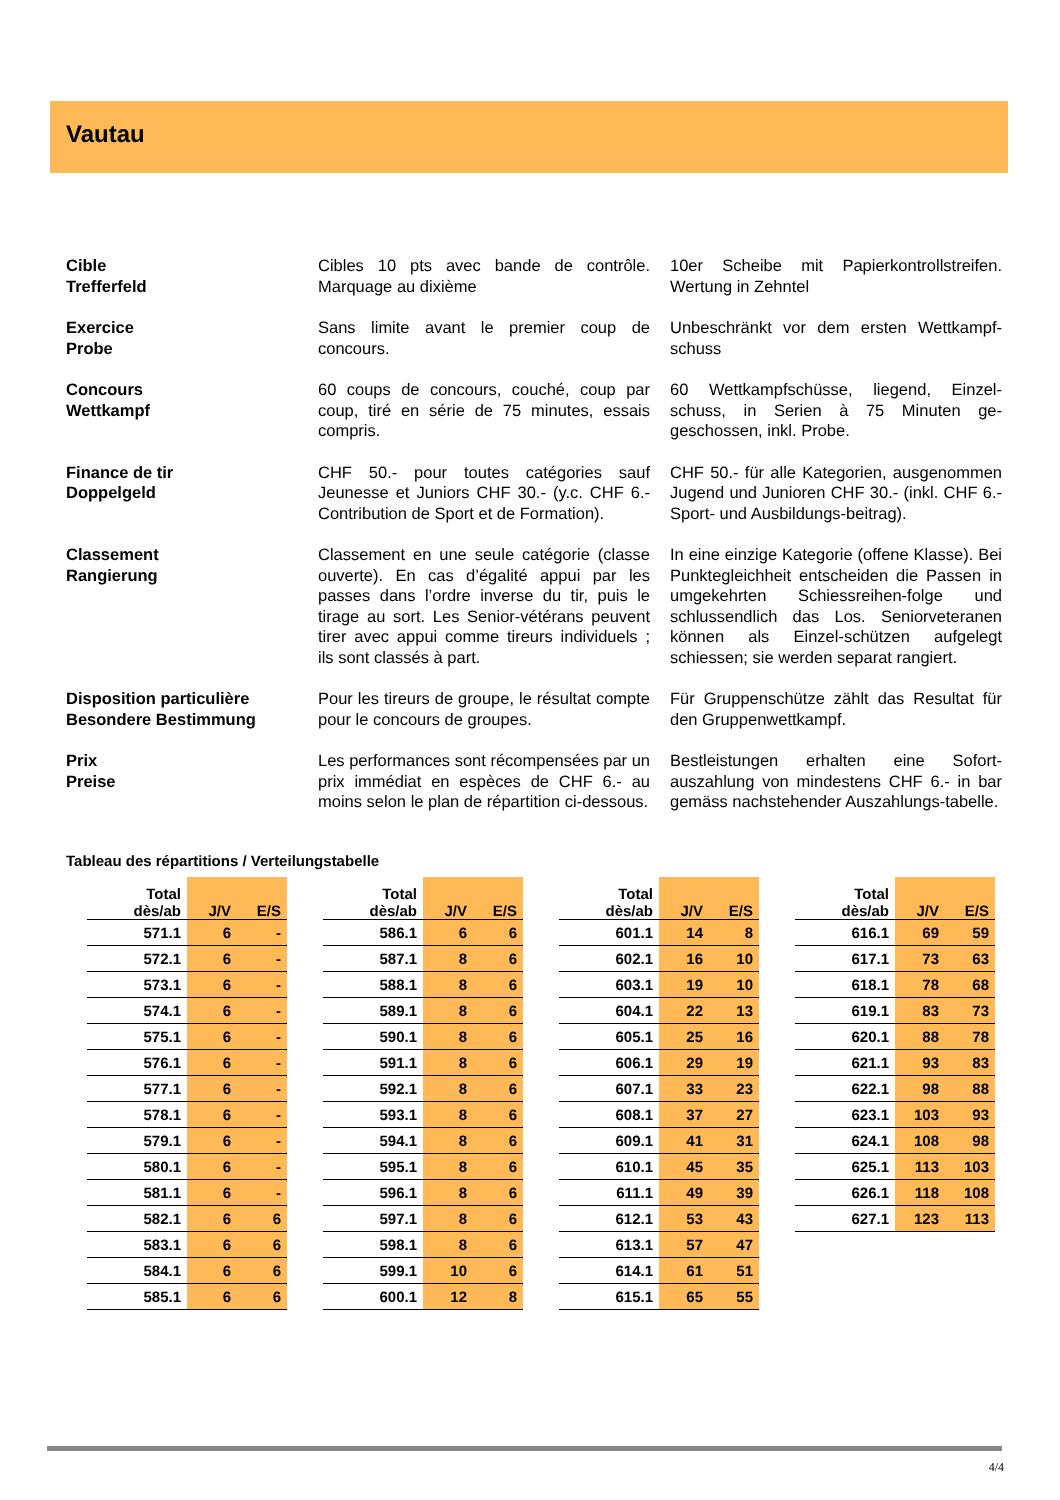Vautau
Cible
Trefferfeld
Cibles 10 pts avec bande de contrôle. Marquage au dixième
10er Scheibe mit Papierkontrollstreifen. Wertung in Zehntel
Exercice
Probe
Sans limite avant le premier coup de concours.
Unbeschränkt vor dem ersten Wettkampf-schuss
Concours
Wettkampf
60 coups de concours, couché, coup par coup, tiré en série de 75 minutes, essais compris.
60 Wettkampfschüsse, liegend, Einzel-schuss, in Serien à 75 Minuten ge-geschossen, inkl. Probe.
Finance de tir
Doppelgeld
CHF 50.- pour toutes catégories sauf Jeunesse et Juniors CHF 30.- (y.c. CHF 6.- Contribution de Sport et de Formation).
CHF 50.- für alle Kategorien, ausgenommen Jugend und Junioren CHF 30.- (inkl. CHF 6.- Sport- und Ausbildungs-beitrag).
Classement
Rangierung
Classement en une seule catégorie (classe ouverte). En cas d’égalité appui par les passes dans l’ordre inverse du tir, puis le tirage au sort. Les Senior-vétérans peuvent tirer avec appui comme tireurs individuels ; ils sont classés à part.
In eine einzige Kategorie (offene Klasse). Bei Punktegleichheit entscheiden die Passen in umgekehrten Schiessreihen-folge und schlussendlich das Los. Seniorveteranen können als Einzel-schützen aufgelegt schiessen; sie werden separat rangiert.
Disposition particulière
Besondere Bestimmung
Pour les tireurs de groupe, le résultat compte pour le concours de groupes.
Für Gruppenschütze zählt das Resultat für den Gruppenwettkampf.
Prix
Preise
Les performances sont récompensées par un prix immédiat en espèces de CHF 6.- au moins selon le plan de répartition ci-dessous.
Bestleistungen erhalten eine Sofort-auszahlung von mindestens CHF 6.- in bar gemäss nachstehender Auszahlungs-tabelle.
Tableau des répartitions / Verteilungstabelle
| Total dès/ab | J/V | E/S |
| --- | --- | --- |
| 571.1 | 6 | - |
| 572.1 | 6 | - |
| 573.1 | 6 | - |
| 574.1 | 6 | - |
| 575.1 | 6 | - |
| 576.1 | 6 | - |
| 577.1 | 6 | - |
| 578.1 | 6 | - |
| 579.1 | 6 | - |
| 580.1 | 6 | - |
| 581.1 | 6 | - |
| 582.1 | 6 | 6 |
| 583.1 | 6 | 6 |
| 584.1 | 6 | 6 |
| 585.1 | 6 | 6 |
| Total dès/ab | J/V | E/S |
| --- | --- | --- |
| 586.1 | 6 | 6 |
| 587.1 | 8 | 6 |
| 588.1 | 8 | 6 |
| 589.1 | 8 | 6 |
| 590.1 | 8 | 6 |
| 591.1 | 8 | 6 |
| 592.1 | 8 | 6 |
| 593.1 | 8 | 6 |
| 594.1 | 8 | 6 |
| 595.1 | 8 | 6 |
| 596.1 | 8 | 6 |
| 597.1 | 8 | 6 |
| 598.1 | 8 | 6 |
| 599.1 | 10 | 6 |
| 600.1 | 12 | 8 |
| Total dès/ab | J/V | E/S |
| --- | --- | --- |
| 601.1 | 14 | 8 |
| 602.1 | 16 | 10 |
| 603.1 | 19 | 10 |
| 604.1 | 22 | 13 |
| 605.1 | 25 | 16 |
| 606.1 | 29 | 19 |
| 607.1 | 33 | 23 |
| 608.1 | 37 | 27 |
| 609.1 | 41 | 31 |
| 610.1 | 45 | 35 |
| 611.1 | 49 | 39 |
| 612.1 | 53 | 43 |
| 613.1 | 57 | 47 |
| 614.1 | 61 | 51 |
| 615.1 | 65 | 55 |
| Total dès/ab | J/V | E/S |
| --- | --- | --- |
| 616.1 | 69 | 59 |
| 617.1 | 73 | 63 |
| 618.1 | 78 | 68 |
| 619.1 | 83 | 73 |
| 620.1 | 88 | 78 |
| 621.1 | 93 | 83 |
| 622.1 | 98 | 88 |
| 623.1 | 103 | 93 |
| 624.1 | 108 | 98 |
| 625.1 | 113 | 103 |
| 626.1 | 118 | 108 |
| 627.1 | 123 | 113 |
4/4